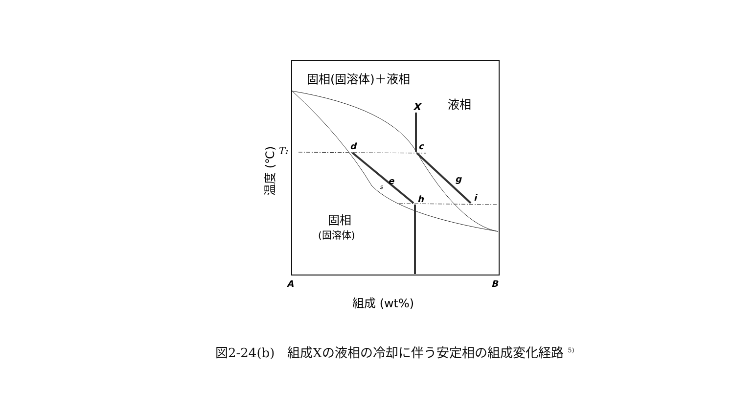固相(固溶体)＋液相
液相
X
T₁
d
c
e
s
g
h
i
固相
(固溶体)
A
B
組成 (wt%)
温度 (℃)
図2-24(b)　組成Xの液相の冷却に伴う安定相の組成変化経路 <sup>5)</sup>